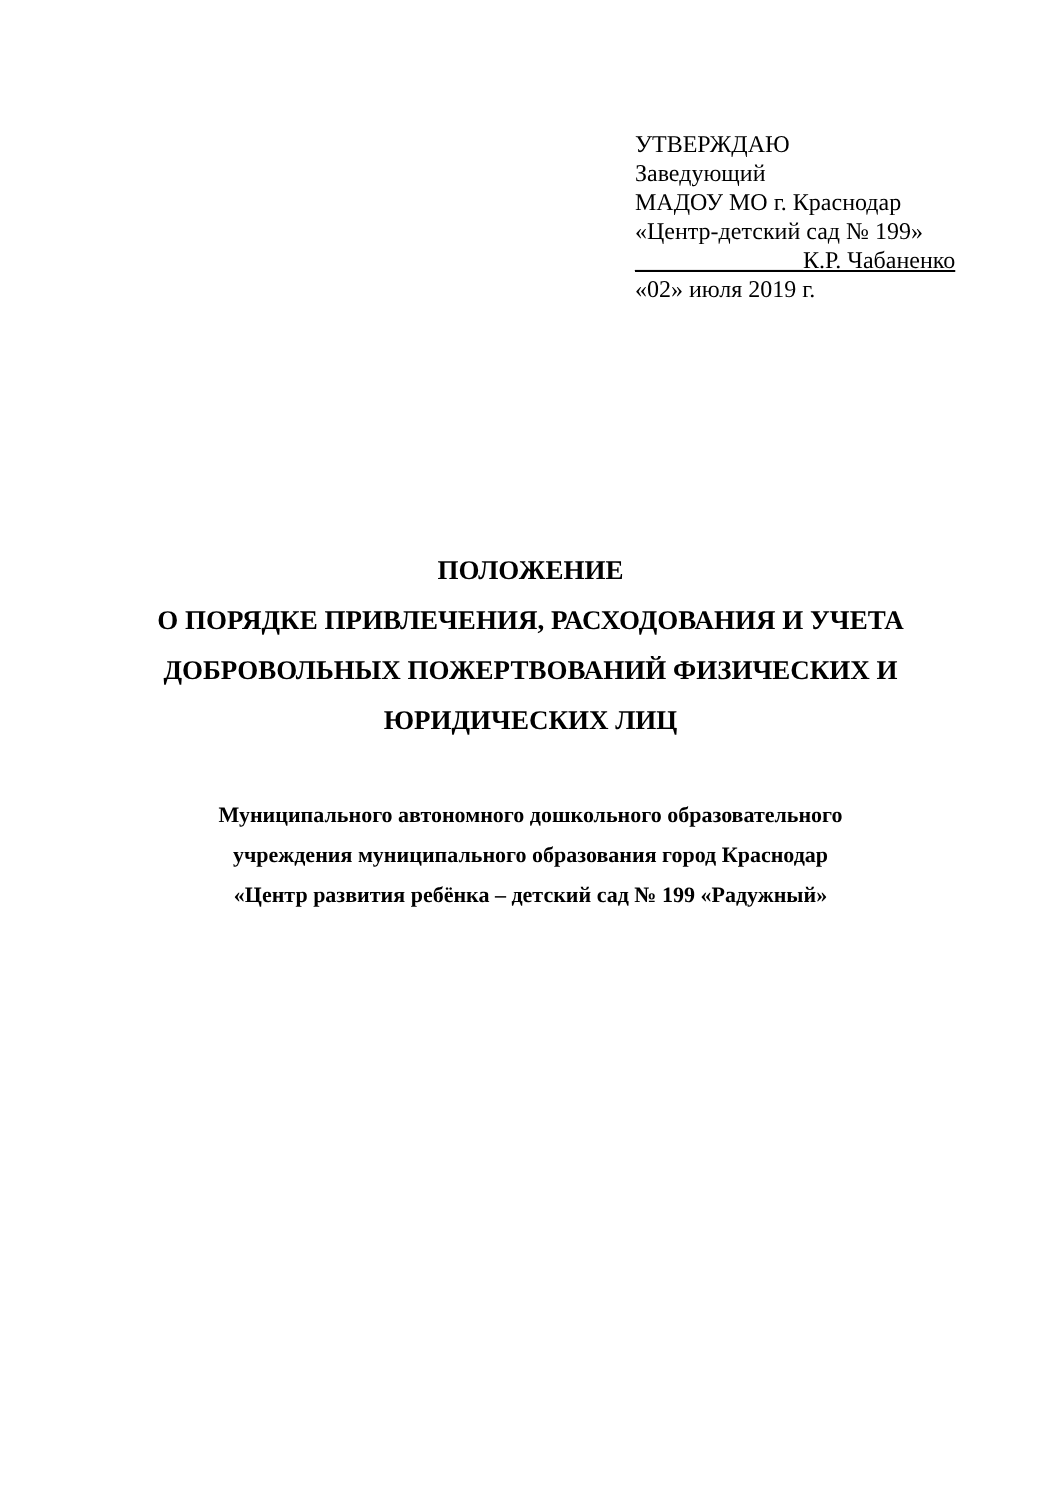УТВЕРЖДАЮ
Заведующий
МАДОУ МО г. Краснодар
«Центр-детский сад № 199»
______________К.Р. Чабаненко
«02» июля 2019 г.
ПОЛОЖЕНИЕ
О ПОРЯДКЕ ПРИВЛЕЧЕНИЯ, РАСХОДОВАНИЯ И УЧЕТА
ДОБРОВОЛЬНЫХ ПОЖЕРТВОВАНИЙ ФИЗИЧЕСКИХ И
ЮРИДИЧЕСКИХ ЛИЦ
Муниципального автономного дошкольного образовательного
учреждения муниципального образования город Краснодар
«Центр развития ребёнка – детский сад № 199 «Радужный»